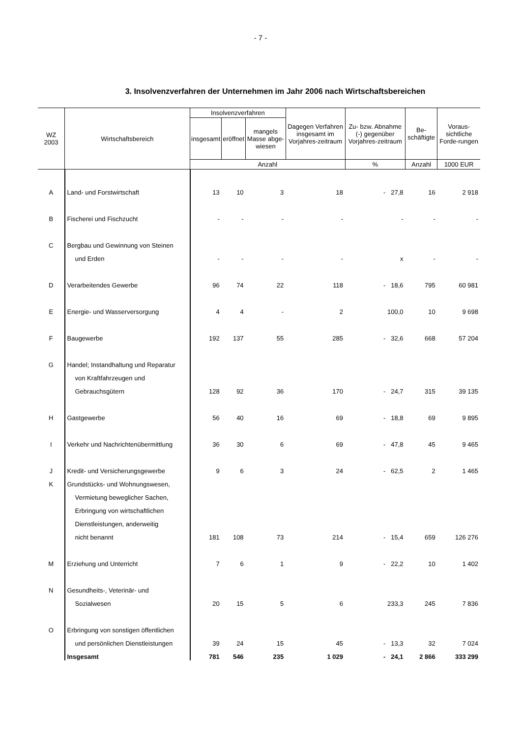- 7 -
3. Insolvenzverfahren der Unternehmen im Jahr 2006 nach Wirtschaftsbereichen
| WZ 2003 | Wirtschaftsbereich | Insolvenzverfahren | | | Dagegen Verfahren insgesamt im Vorjahres-zeitraum | Zu- bzw. Abnahme (-) gegenüber Vorjahres-zeitraum | Be-schäftigte | Voraus-sichtliche Forde-rungen |
| --- | --- | --- | --- | --- | --- | --- | --- | --- |
| | | insgesamt | eröffnet | mangels Masse abge-wiesen | | | | |
| | | Anzahl | | | | % | Anzahl | 1000 EUR |
| A | Land- und Forstwirtschaft | 13 | 10 | 3 | 18 | - 27,8 | 16 | 2 918 |
| B | Fischerei und Fischzucht | - | - | - | - | - | - | - |
| C | Bergbau und Gewinnung von Steinen | | | | | | | |
| | und Erden | - | - | - | - | x | - | - |
| D | Verarbeitendes Gewerbe | 96 | 74 | 22 | 118 | - 18,6 | 795 | 60 981 |
| E | Energie- und Wasserversorgung | 4 | 4 | - | 2 | 100,0 | 10 | 9 698 |
| F | Baugewerbe | 192 | 137 | 55 | 285 | - 32,6 | 668 | 57 204 |
| G | Handel; Instandhaltung und Reparatur | | | | | | | |
| | von Kraftfahrzeugen und | | | | | | | |
| | Gebrauchsgütern | 128 | 92 | 36 | 170 | - 24,7 | 315 | 39 135 |
| H | Gastgewerbe | 56 | 40 | 16 | 69 | - 18,8 | 69 | 9 895 |
| I | Verkehr und Nachrichtenübermittlung | 36 | 30 | 6 | 69 | - 47,8 | 45 | 9 465 |
| J | Kredit- und Versicherungsgewerbe | 9 | 6 | 3 | 24 | - 62,5 | 2 | 1 465 |
| K | Grundstücks- und Wohnungswesen, | | | | | | | |
| | Vermietung beweglicher Sachen, | | | | | | | |
| | Erbringung von wirtschaftlichen | | | | | | | |
| | Dienstleistungen, anderweitig | | | | | | | |
| | nicht benannt | 181 | 108 | 73 | 214 | - 15,4 | 659 | 126 276 |
| M | Erziehung und Unterricht | 7 | 6 | 1 | 9 | - 22,2 | 10 | 1 402 |
| N | Gesundheits-, Veterinär- und | | | | | | | |
| | Sozialwesen | 20 | 15 | 5 | 6 | 233,3 | 245 | 7 836 |
| O | Erbringung von sonstigen öffentlichen | | | | | | | |
| | und persönlichen Dienstleistungen | 39 | 24 | 15 | 45 | - 13,3 | 32 | 7 024 |
| | Insgesamt | 781 | 546 | 235 | 1 029 | - 24,1 | 2 866 | 333 299 |